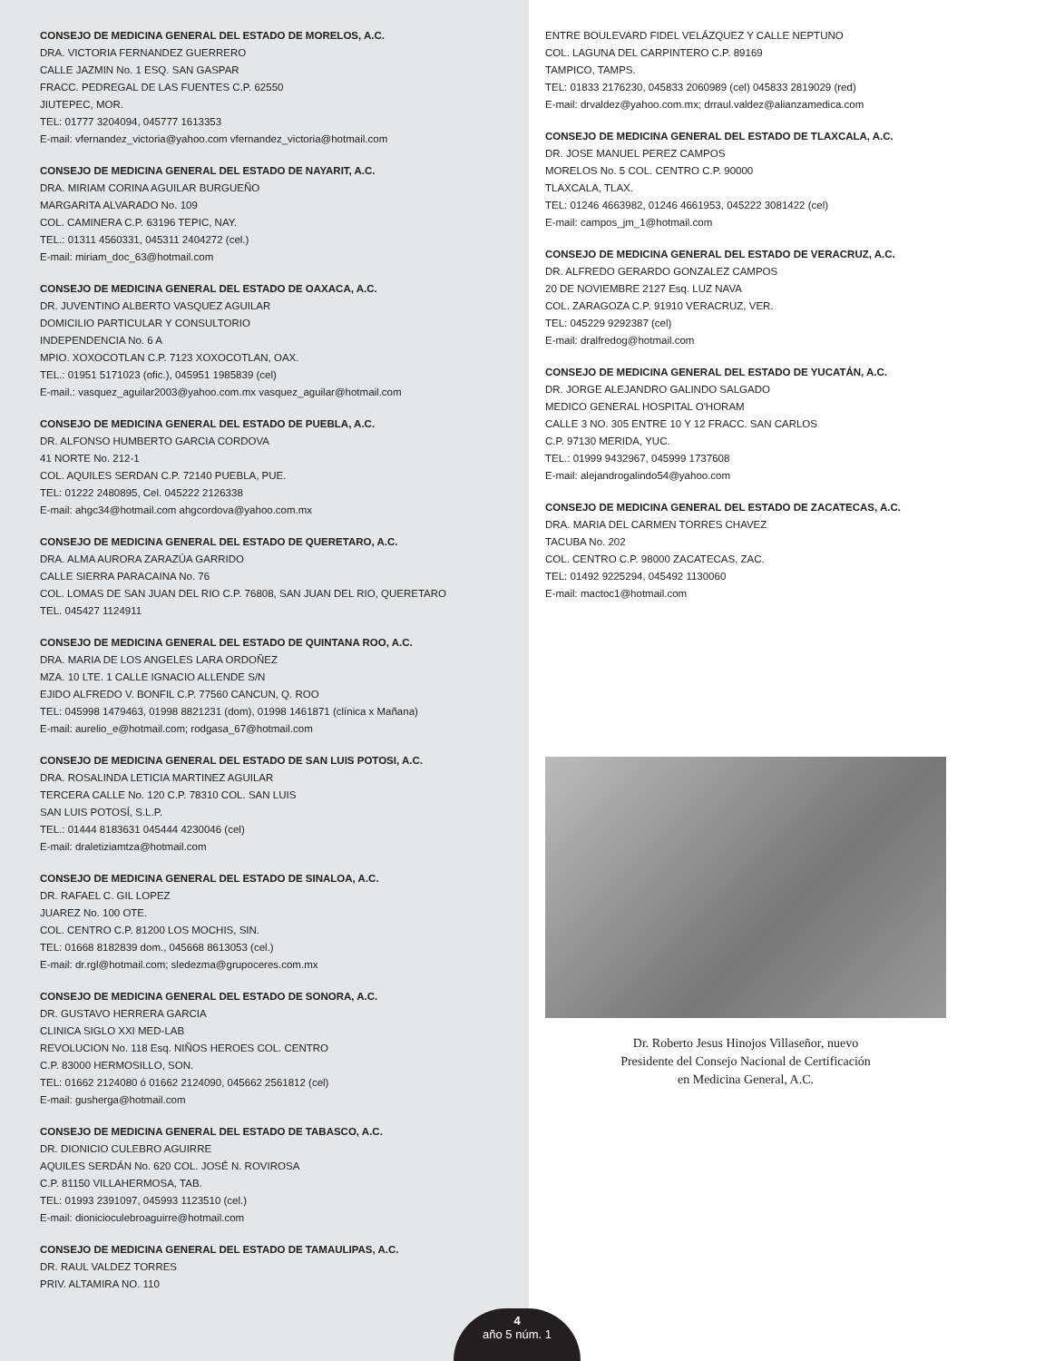CONSEJO DE MEDICINA GENERAL DEL ESTADO DE MORELOS, A.C.
DRA. VICTORIA FERNANDEZ GUERRERO
CALLE JAZMIN No. 1 ESQ. SAN GASPAR
FRACC. PEDREGAL DE LAS FUENTES C.P. 62550
JIUTEPEC, MOR.
TEL: 01777 3204094, 045777 1613353
E-mail: vfernandez_victoria@yahoo.com vfernandez_victoria@hotmail.com
CONSEJO DE MEDICINA GENERAL DEL ESTADO DE NAYARIT, A.C.
DRA. MIRIAM CORINA AGUILAR BURGUEÑO
MARGARITA ALVARADO No. 109
COL. CAMINERA C.P. 63196 TEPIC, NAY.
TEL.: 01311 4560331, 045311 2404272 (cel.)
E-mail: miriam_doc_63@hotmail.com
CONSEJO DE MEDICINA GENERAL DEL ESTADO DE OAXACA, A.C.
DR. JUVENTINO ALBERTO VASQUEZ AGUILAR
DOMICILIO PARTICULAR Y CONSULTORIO
INDEPENDENCIA No. 6 A
MPIO. XOXOCOTLAN C.P. 7123 XOXOCOTLAN, OAX.
TEL.: 01951 5171023 (ofic.), 045951 1985839 (cel)
E-mail.: vasquez_aguilar2003@yahoo.com.mx vasquez_aguilar@hotmail.com
CONSEJO DE MEDICINA GENERAL DEL ESTADO DE PUEBLA, A.C.
DR. ALFONSO HUMBERTO GARCIA CORDOVA
41 NORTE No. 212-1
COL. AQUILES SERDAN C.P. 72140 PUEBLA, PUE.
TEL: 01222 2480895, Cel. 045222 2126338
E-mail: ahgc34@hotmail.com ahgcordova@yahoo.com.mx
CONSEJO DE MEDICINA GENERAL DEL ESTADO DE QUERETARO, A.C.
DRA. ALMA AURORA ZARAZÚA GARRIDO
CALLE SIERRA PARACAINA No. 76
COL. LOMAS DE SAN JUAN DEL RIO C.P. 76808, SAN JUAN DEL RIO, QUERETARO
TEL. 045427 1124911
CONSEJO DE MEDICINA GENERAL DEL ESTADO DE QUINTANA ROO, A.C.
DRA. MARIA DE LOS ANGELES LARA ORDOÑEZ
MZA. 10 LTE. 1 CALLE IGNACIO ALLENDE S/N
EJIDO ALFREDO V. BONFIL C.P. 77560 CANCUN, Q. ROO
TEL: 045998 1479463, 01998 8821231 (dom), 01998 1461871 (clínica x Mañana)
E-mail: aurelio_e@hotmail.com; rodgasa_67@hotmail.com
CONSEJO DE MEDICINA GENERAL DEL ESTADO DE SAN LUIS POTOSI, A.C.
DRA. ROSALINDA LETICIA MARTINEZ AGUILAR
TERCERA CALLE No. 120 C.P. 78310 COL. SAN LUIS
SAN LUIS POTOSÍ, S.L.P.
TEL.: 01444 8183631 045444 4230046 (cel)
E-mail: draletiziamtza@hotmail.com
CONSEJO DE MEDICINA GENERAL DEL ESTADO DE SINALOA, A.C.
DR. RAFAEL C. GIL LOPEZ
JUAREZ No. 100 OTE.
COL. CENTRO C.P. 81200 LOS MOCHIS, SIN.
TEL: 01668 8182839 dom., 045668 8613053 (cel.)
E-mail: dr.rgl@hotmail.com; sledezma@grupoceres.com.mx
CONSEJO DE MEDICINA GENERAL DEL ESTADO DE SONORA, A.C.
DR. GUSTAVO HERRERA GARCIA
CLINICA SIGLO XXI MED-LAB
REVOLUCION No. 118 Esq. NIÑOS HEROES COL. CENTRO
C.P. 83000 HERMOSILLO, SON.
TEL: 01662 2124080 ó 01662 2124090, 045662 2561812 (cel)
E-mail: gusherga@hotmail.com
CONSEJO DE MEDICINA GENERAL DEL ESTADO DE TABASCO, A.C.
DR. DIONICIO CULEBRO AGUIRRE
AQUILES SERDÁN No. 620 COL. JOSÉ N. ROVIROSA
C.P. 81150 VILLAHERMOSA, TAB.
TEL: 01993 2391097, 045993 1123510 (cel.)
E-mail: dionicioculebroaguirre@hotmail.com
CONSEJO DE MEDICINA GENERAL DEL ESTADO DE TAMAULIPAS, A.C.
DR. RAUL VALDEZ TORRES
PRIV. ALTAMIRA NO. 110
ENTRE BOULEVARD FIDEL VELÁZQUEZ Y CALLE NEPTUNO
COL. LAGUNA DEL CARPINTERO C.P. 89169
TAMPICO, TAMPS.
TEL: 01833 2176230, 045833 2060989 (cel) 045833 2819029 (red)
E-mail: drvaldez@yahoo.com.mx; drraul.valdez@alianzamedica.com
CONSEJO DE MEDICINA GENERAL DEL ESTADO DE TLAXCALA, A.C.
DR. JOSE MANUEL PEREZ CAMPOS
MORELOS No. 5 COL. CENTRO C.P. 90000
TLAXCALA, TLAX.
TEL: 01246 4663982, 01246 4661953, 045222 3081422 (cel)
E-mail: campos_jm_1@hotmail.com
CONSEJO DE MEDICINA GENERAL DEL ESTADO DE VERACRUZ, A.C.
DR. ALFREDO GERARDO GONZALEZ CAMPOS
20 DE NOVIEMBRE 2127 Esq. LUZ NAVA
COL. ZARAGOZA C.P. 91910 VERACRUZ, VER.
TEL: 045229 9292387 (cel)
E-mail: dralfredog@hotmail.com
CONSEJO DE MEDICINA GENERAL DEL ESTADO DE YUCATÁN, A.C.
DR. JORGE ALEJANDRO GALINDO SALGADO
MEDICO GENERAL HOSPITAL O'HORAM
CALLE 3 NO. 305 ENTRE 10 Y 12 FRACC. SAN CARLOS
C.P. 97130 MERIDA, YUC.
TEL.: 01999 9432967, 045999 1737608
E-mail: alejandrogalindo54@yahoo.com
CONSEJO DE MEDICINA GENERAL DEL ESTADO DE ZACATECAS, A.C.
DRA. MARIA DEL CARMEN TORRES CHAVEZ
TACUBA No. 202
COL. CENTRO C.P. 98000 ZACATECAS, ZAC.
TEL: 01492 9225294, 045492 1130060
E-mail: mactoc1@hotmail.com
Dr. Roberto Jesus Hinojos Villaseñor, nuevo
Presidente del Consejo Nacional de Certificación
en Medicina General, A.C.
4
año 5 núm. 1